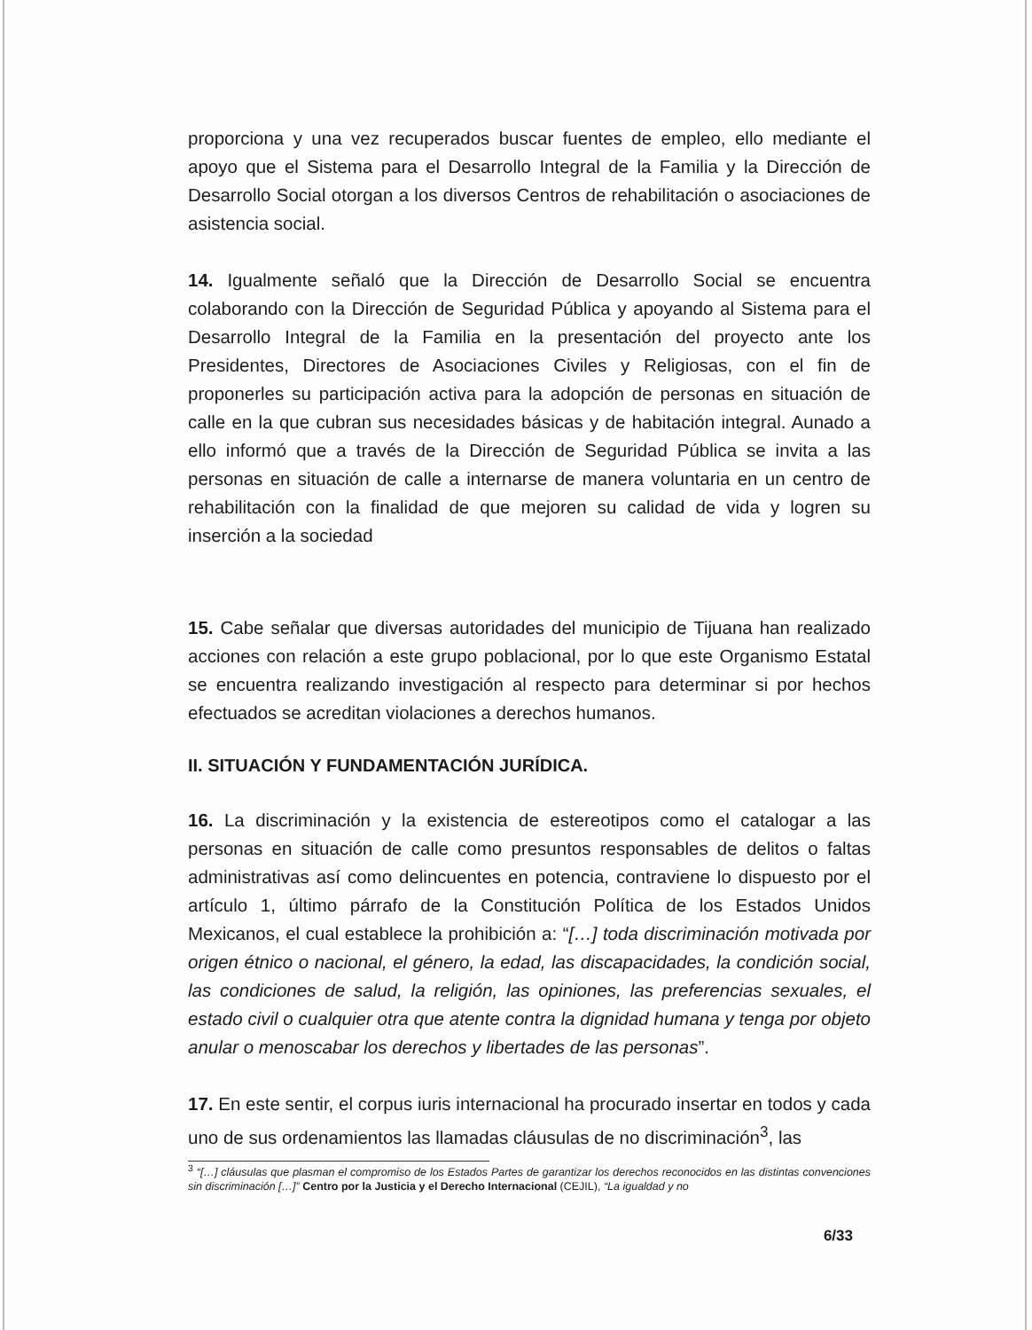proporciona y una vez recuperados buscar fuentes de empleo, ello mediante el apoyo que el Sistema para el Desarrollo Integral de la Familia y la Dirección de Desarrollo Social otorgan a los diversos Centros de rehabilitación o asociaciones de asistencia social.
14. Igualmente señaló que la Dirección de Desarrollo Social se encuentra colaborando con la Dirección de Seguridad Pública y apoyando al Sistema para el Desarrollo Integral de la Familia en la presentación del proyecto ante los Presidentes, Directores de Asociaciones Civiles y Religiosas, con el fin de proponerles su participación activa para la adopción de personas en situación de calle en la que cubran sus necesidades básicas y de habitación integral. Aunado a ello informó que a través de la Dirección de Seguridad Pública se invita a las personas en situación de calle a internarse de manera voluntaria en un centro de rehabilitación con la finalidad de que mejoren su calidad de vida y logren su inserción a la sociedad
15. Cabe señalar que diversas autoridades del municipio de Tijuana han realizado acciones con relación a este grupo poblacional, por lo que este Organismo Estatal se encuentra realizando investigación al respecto para determinar si por hechos efectuados se acreditan violaciones a derechos humanos.
II. SITUACIÓN Y FUNDAMENTACIÓN JURÍDICA.
16. La discriminación y la existencia de estereotipos como el catalogar a las personas en situación de calle como presuntos responsables de delitos o faltas administrativas así como delincuentes en potencia, contraviene lo dispuesto por el artículo 1, último párrafo de la Constitución Política de los Estados Unidos Mexicanos, el cual establece la prohibición a: “[…] toda discriminación motivada por origen étnico o nacional, el género, la edad, las discapacidades, la condición social, las condiciones de salud, la religión, las opiniones, las preferencias sexuales, el estado civil o cualquier otra que atente contra la dignidad humana y tenga por objeto anular o menoscabar los derechos y libertades de las personas”.
17. En este sentir, el corpus iuris internacional ha procurado insertar en todos y cada uno de sus ordenamientos las llamadas cláusulas de no discriminación<sup>3</sup>, las
<sup>3</sup> “[…] cláusulas que plasman el compromiso de los Estados Partes de garantizar los derechos reconocidos en las distintas convenciones sin discriminación […]” Centro por la Justicia y el Derecho Internacional (CEJIL), “La igualdad y no
6/33